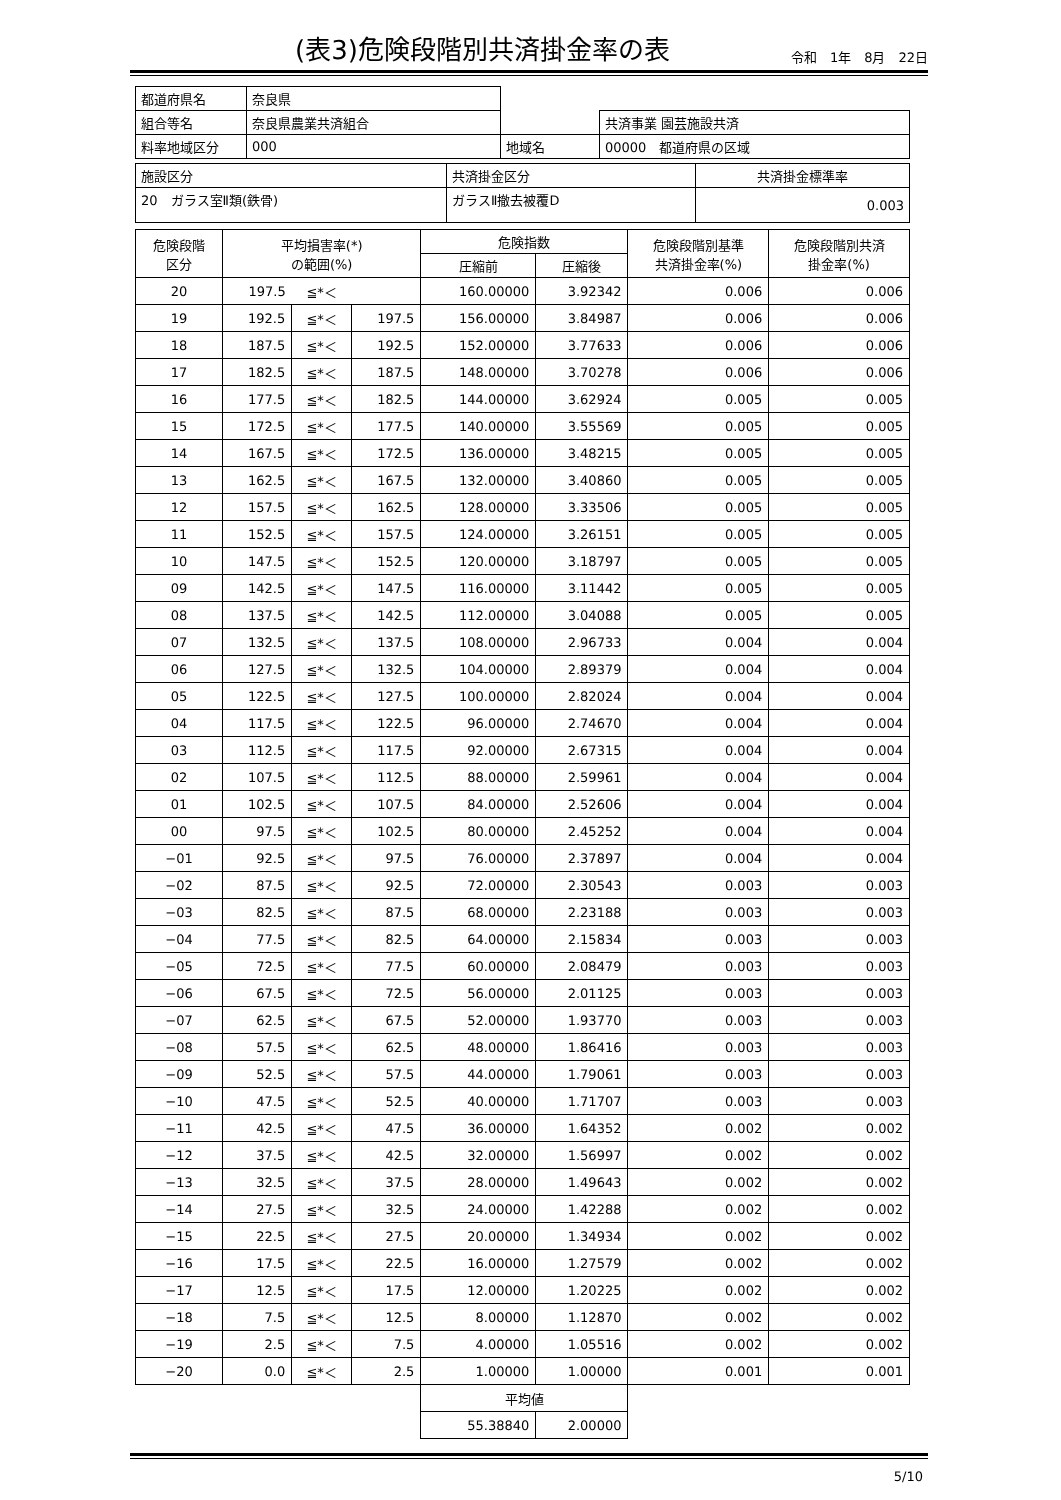(表3)危険段階別共済掛金率の表
令和　1年　8月　22日
| 都道府県名 | 奈良県 | | |
| 組合等名 | 奈良県農業共済組合 | | 共済事業 園芸施設共済 |
| 料率地域区分 | 000 | 地域名 | 00000 都道府県の区域 |
| 施設区分 | 共済掛金区分 | 共済掛金標準率 |
| 20 ガラス室Ⅱ類(鉄骨) | ガラスⅡ撤去被覆D | 0.003 |
| 危険段階 区分 | 平均損害率(*) の範囲(%) | | | 危険指数 | | 危険段階別基準 共済掛金率(%) | 危険段階別共済 掛金率(%) |
| --- | --- | --- | --- | --- | --- | --- | --- |
| | | | | 圧縮前 | 圧縮後 | | |
| 20 | 197.5 | ≦*＜ | | 160.00000 | 3.92342 | 0.006 | 0.006 |
| 19 | 192.5 | ≦*＜ | 197.5 | 156.00000 | 3.84987 | 0.006 | 0.006 |
| 18 | 187.5 | ≦*＜ | 192.5 | 152.00000 | 3.77633 | 0.006 | 0.006 |
| 17 | 182.5 | ≦*＜ | 187.5 | 148.00000 | 3.70278 | 0.006 | 0.006 |
| 16 | 177.5 | ≦*＜ | 182.5 | 144.00000 | 3.62924 | 0.005 | 0.005 |
| 15 | 172.5 | ≦*＜ | 177.5 | 140.00000 | 3.55569 | 0.005 | 0.005 |
| 14 | 167.5 | ≦*＜ | 172.5 | 136.00000 | 3.48215 | 0.005 | 0.005 |
| 13 | 162.5 | ≦*＜ | 167.5 | 132.00000 | 3.40860 | 0.005 | 0.005 |
| 12 | 157.5 | ≦*＜ | 162.5 | 128.00000 | 3.33506 | 0.005 | 0.005 |
| 11 | 152.5 | ≦*＜ | 157.5 | 124.00000 | 3.26151 | 0.005 | 0.005 |
| 10 | 147.5 | ≦*＜ | 152.5 | 120.00000 | 3.18797 | 0.005 | 0.005 |
| 09 | 142.5 | ≦*＜ | 147.5 | 116.00000 | 3.11442 | 0.005 | 0.005 |
| 08 | 137.5 | ≦*＜ | 142.5 | 112.00000 | 3.04088 | 0.005 | 0.005 |
| 07 | 132.5 | ≦*＜ | 137.5 | 108.00000 | 2.96733 | 0.004 | 0.004 |
| 06 | 127.5 | ≦*＜ | 132.5 | 104.00000 | 2.89379 | 0.004 | 0.004 |
| 05 | 122.5 | ≦*＜ | 127.5 | 100.00000 | 2.82024 | 0.004 | 0.004 |
| 04 | 117.5 | ≦*＜ | 122.5 | 96.00000 | 2.74670 | 0.004 | 0.004 |
| 03 | 112.5 | ≦*＜ | 117.5 | 92.00000 | 2.67315 | 0.004 | 0.004 |
| 02 | 107.5 | ≦*＜ | 112.5 | 88.00000 | 2.59961 | 0.004 | 0.004 |
| 01 | 102.5 | ≦*＜ | 107.5 | 84.00000 | 2.52606 | 0.004 | 0.004 |
| 00 | 97.5 | ≦*＜ | 102.5 | 80.00000 | 2.45252 | 0.004 | 0.004 |
| −01 | 92.5 | ≦*＜ | 97.5 | 76.00000 | 2.37897 | 0.004 | 0.004 |
| −02 | 87.5 | ≦*＜ | 92.5 | 72.00000 | 2.30543 | 0.003 | 0.003 |
| −03 | 82.5 | ≦*＜ | 87.5 | 68.00000 | 2.23188 | 0.003 | 0.003 |
| −04 | 77.5 | ≦*＜ | 82.5 | 64.00000 | 2.15834 | 0.003 | 0.003 |
| −05 | 72.5 | ≦*＜ | 77.5 | 60.00000 | 2.08479 | 0.003 | 0.003 |
| −06 | 67.5 | ≦*＜ | 72.5 | 56.00000 | 2.01125 | 0.003 | 0.003 |
| −07 | 62.5 | ≦*＜ | 67.5 | 52.00000 | 1.93770 | 0.003 | 0.003 |
| −08 | 57.5 | ≦*＜ | 62.5 | 48.00000 | 1.86416 | 0.003 | 0.003 |
| −09 | 52.5 | ≦*＜ | 57.5 | 44.00000 | 1.79061 | 0.003 | 0.003 |
| −10 | 47.5 | ≦*＜ | 52.5 | 40.00000 | 1.71707 | 0.003 | 0.003 |
| −11 | 42.5 | ≦*＜ | 47.5 | 36.00000 | 1.64352 | 0.002 | 0.002 |
| −12 | 37.5 | ≦*＜ | 42.5 | 32.00000 | 1.56997 | 0.002 | 0.002 |
| −13 | 32.5 | ≦*＜ | 37.5 | 28.00000 | 1.49643 | 0.002 | 0.002 |
| −14 | 27.5 | ≦*＜ | 32.5 | 24.00000 | 1.42288 | 0.002 | 0.002 |
| −15 | 22.5 | ≦*＜ | 27.5 | 20.00000 | 1.34934 | 0.002 | 0.002 |
| −16 | 17.5 | ≦*＜ | 22.5 | 16.00000 | 1.27579 | 0.002 | 0.002 |
| −17 | 12.5 | ≦*＜ | 17.5 | 12.00000 | 1.20225 | 0.002 | 0.002 |
| −18 | 7.5 | ≦*＜ | 12.5 | 8.00000 | 1.12870 | 0.002 | 0.002 |
| −19 | 2.5 | ≦*＜ | 7.5 | 4.00000 | 1.05516 | 0.002 | 0.002 |
| −20 | 0.0 | ≦*＜ | 2.5 | 1.00000 | 1.00000 | 0.001 | 0.001 |
| | | | | 平均値 | | | |
| | | | | 55.38840 | 2.00000 | | |
5/10